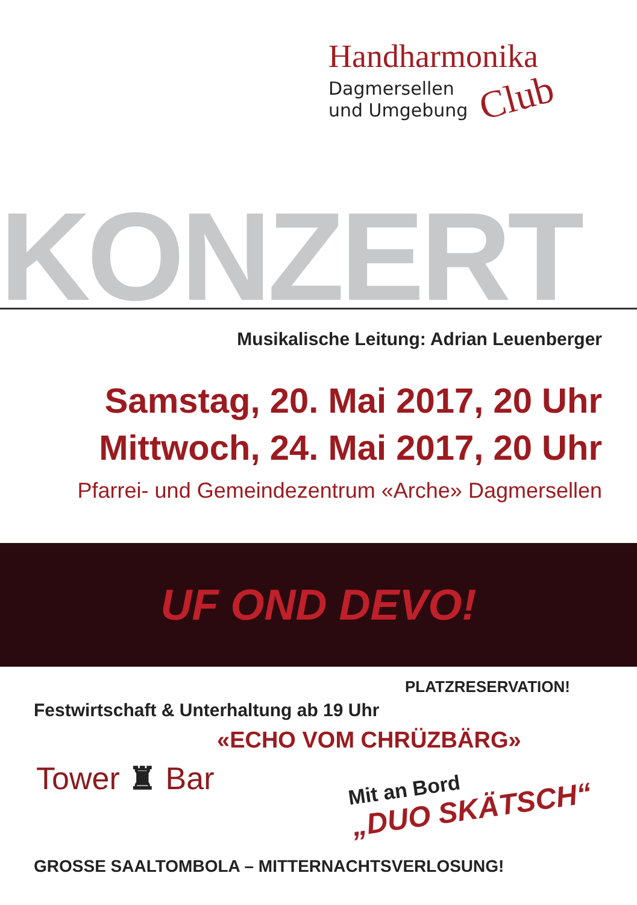Handharmonika
Dagmersellen
und Umgebung
Club
KONZERT
Musikalische Leitung: Adrian Leuenberger
Samstag, 20. Mai 2017, 20 Uhr
Mittwoch, 24. Mai 2017, 20 Uhr
Pfarrei- und Gemeindezentrum «Arche» Dagmersellen
UF OND DEVO!
PLATZRESERVATION!
Festwirtschaft & Unterhaltung ab 19 Uhr
«ECHO VOM CHRÜZBÄRG»
Tower ♜ Bar Mit an Bord
„DUO SKÄTSCH“
GROSSE SAALTOMBOLA – MITTERNACHTSVERLOSUNG!